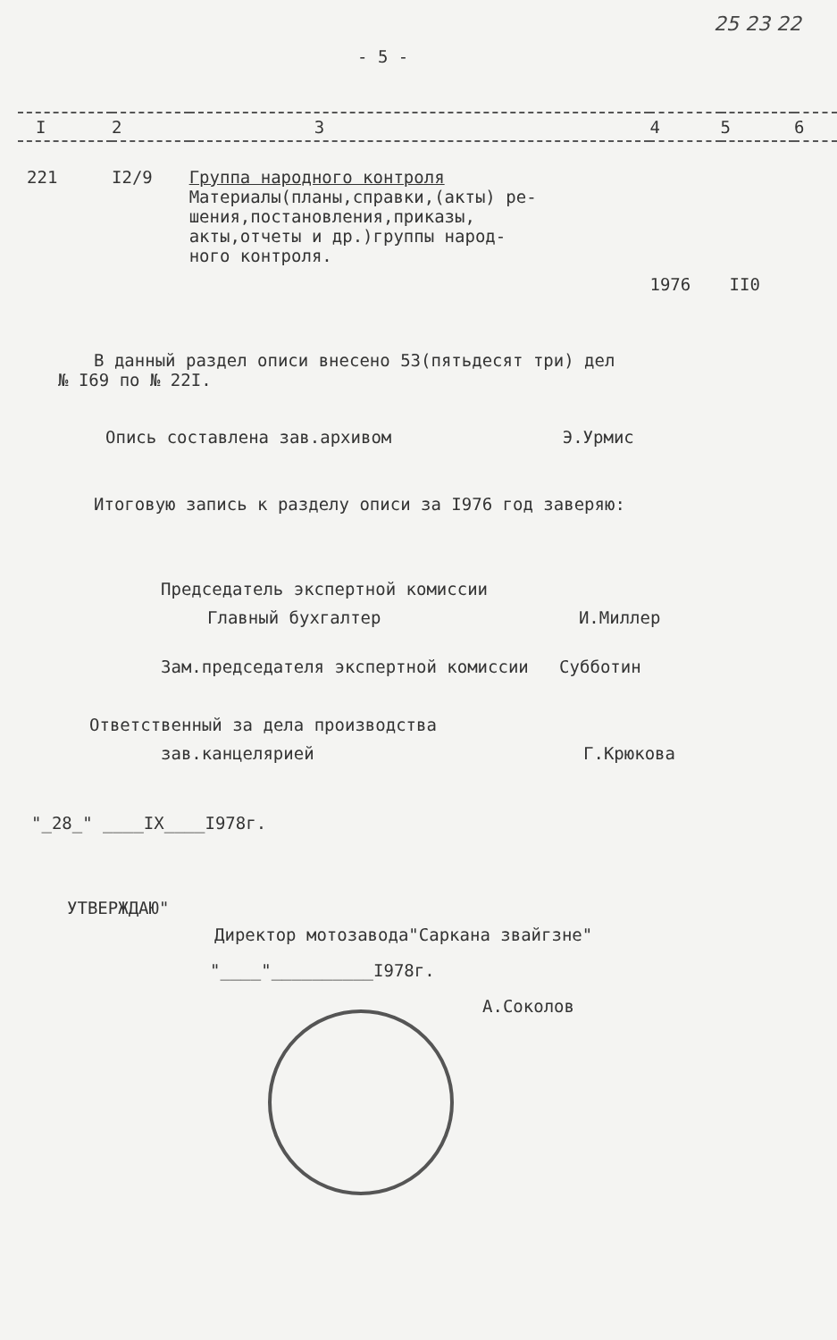25 23 22
- 5 -
| I | 2 | 3 | 4 | 5 | 6 |
| 221 | I2/9 | Группа народного контроля Материалы(планы,справки,(акты) ре- шения,постановления,приказы, акты,отчеты и др.)группы народ- ного контроля. | 1976 | II0 | |
В данный раздел описи внесено 53(пятьдесят три) дел
№ I69 по № 22I.
Опись составлена зав.архивом Э.Урмис
Итоговую запись к разделу описи за I976 год заверяю:
Председатель экспертной комиссии
Главный бухгалтер И.Миллер
Зам.председателя экспертной комиссии Субботин
Ответственный за дела производства
зав.канцелярией Г.Крюкова
"_28_" ____IX____I978г.
УТВЕРЖДАЮ"
Директор мотозавода"Саркана звайгзне"
"____"__________I978г.
А.Соколов